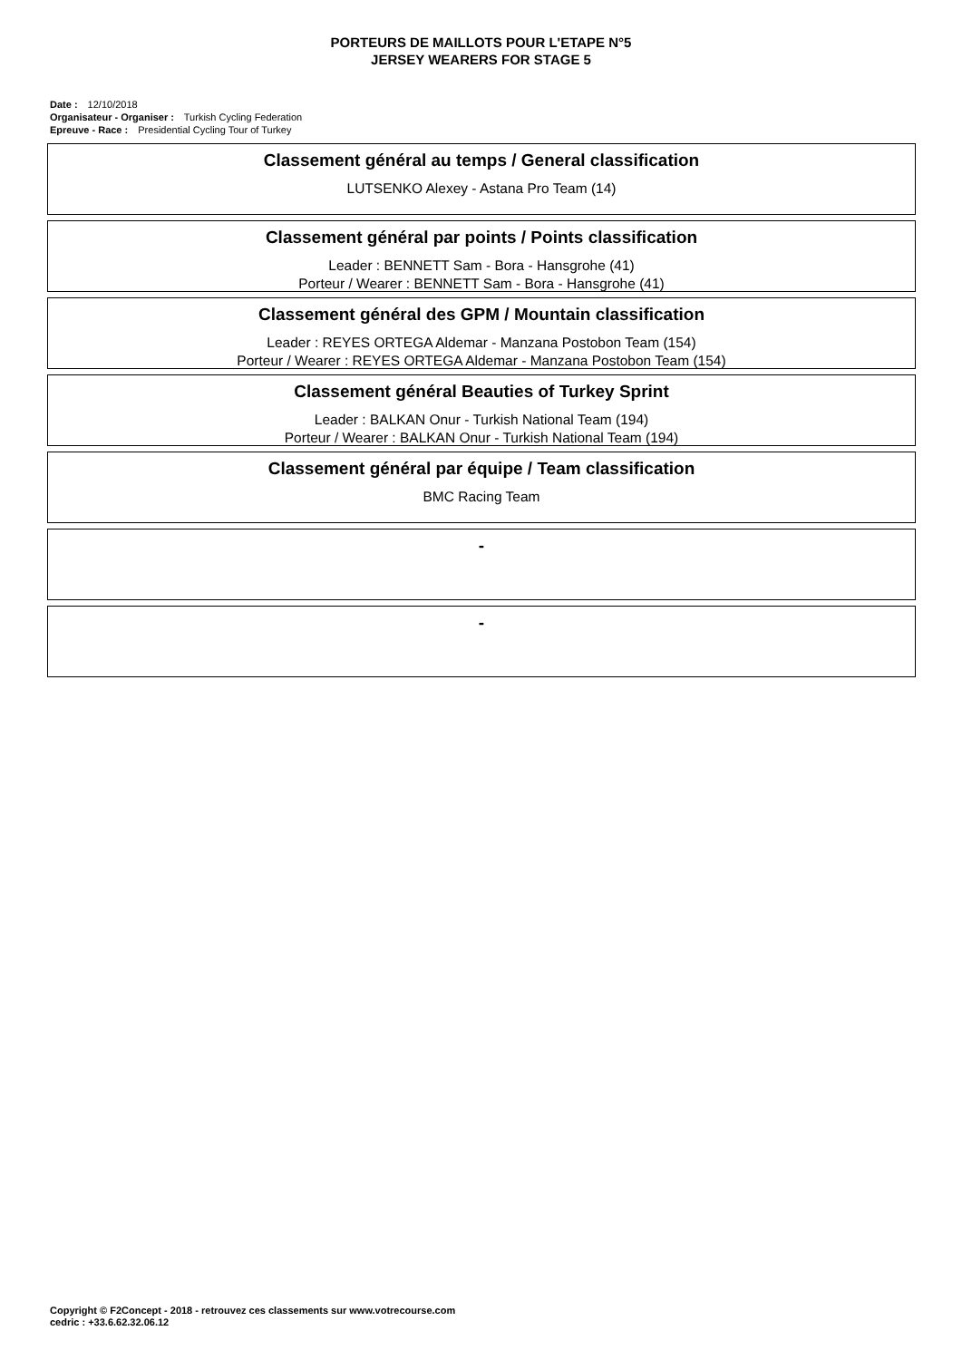PORTEURS DE MAILLOTS POUR L'ETAPE N°5
JERSEY WEARERS FOR STAGE 5
Date : 12/10/2018
Organisateur - Organiser : Turkish Cycling Federation
Epreuve - Race : Presidential Cycling Tour of Turkey
Classement général au temps / General classification
LUTSENKO Alexey - Astana Pro Team (14)
Classement général par points / Points classification
Leader : BENNETT Sam - Bora - Hansgrohe (41)
Porteur / Wearer : BENNETT Sam - Bora - Hansgrohe (41)
Classement général des GPM / Mountain classification
Leader : REYES ORTEGA Aldemar - Manzana Postobon Team (154)
Porteur / Wearer : REYES ORTEGA Aldemar - Manzana Postobon Team (154)
Classement général Beauties of Turkey Sprint
Leader : BALKAN Onur - Turkish National Team (194)
Porteur / Wearer : BALKAN Onur - Turkish National Team (194)
Classement général par équipe / Team classification
BMC Racing Team
-
-
Copyright © F2Concept - 2018 - retrouvez ces classements sur www.votrecourse.com
cedric : +33.6.62.32.06.12